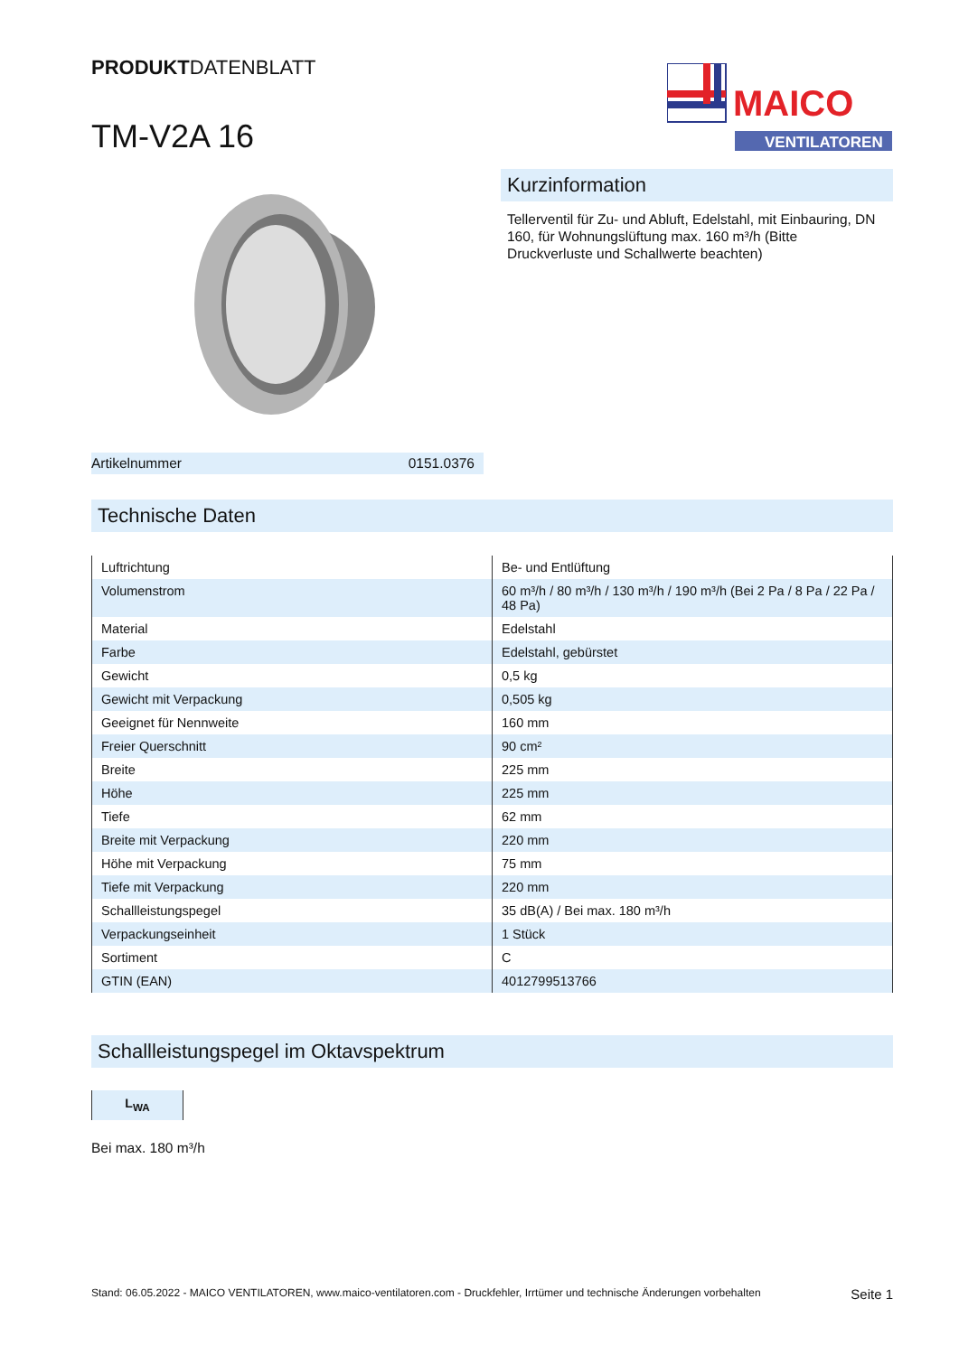PRODUKTDATENBLATT
TM-V2A 16
MAICO
VENTILATOREN
Kurzinformation
Tellerventil für Zu- und Abluft, Edelstahl, mit Einbauring, DN 160, für Wohnungslüftung max. 160 m³/h (Bitte Druckverluste und Schallwerte beachten)
Artikelnummer 0151.0376
Technische Daten
| Luftrichtung | Be- und Entlüftung |
| Volumenstrom | 60 m³/h / 80 m³/h / 130 m³/h / 190 m³/h (Bei 2 Pa / 8 Pa / 22 Pa / 48 Pa) |
| Material | Edelstahl |
| Farbe | Edelstahl, gebürstet |
| Gewicht | 0,5 kg |
| Gewicht mit Verpackung | 0,505 kg |
| Geeignet für Nennweite | 160 mm |
| Freier Querschnitt | 90 cm² |
| Breite | 225 mm |
| Höhe | 225 mm |
| Tiefe | 62 mm |
| Breite mit Verpackung | 220 mm |
| Höhe mit Verpackung | 75 mm |
| Tiefe mit Verpackung | 220 mm |
| Schallleistungspegel | 35 dB(A) / Bei max. 180 m³/h |
| Verpackungseinheit | 1 Stück |
| Sortiment | C |
| GTIN (EAN) | 4012799513766 |
Schallleistungspegel im Oktavspektrum
L<sub>WA</sub>
Bei max. 180 m³/h
Stand: 06.05.2022 - MAICO VENTILATOREN, www.maico-ventilatoren.com - Druckfehler, Irrtümer und technische Änderungen vorbehalten Seite 1